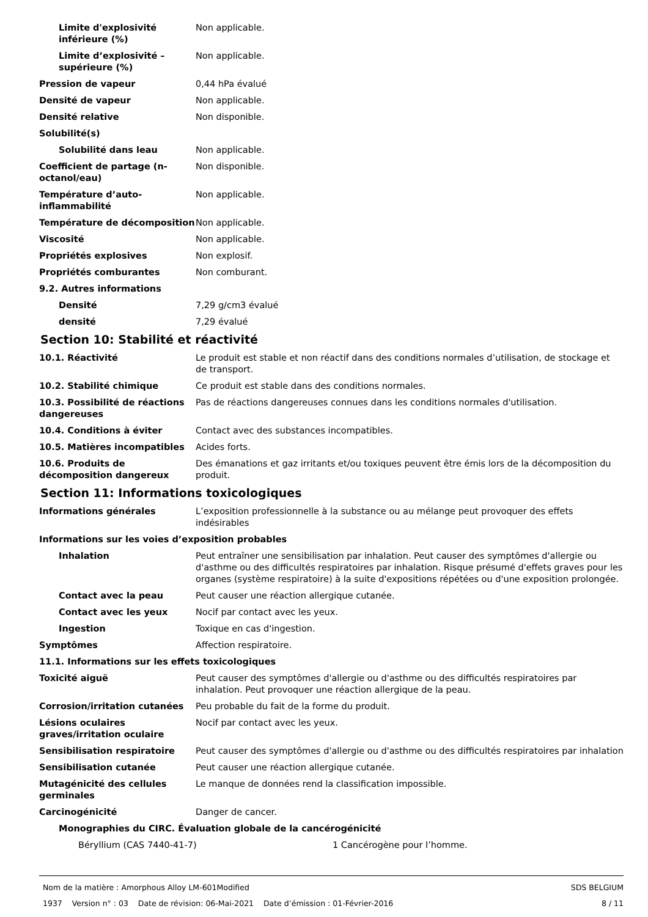Limite d'explosivité inférieure (%)
Non applicable.
Limite d’explosivité – supérieure (%)
Non applicable.
Pression de vapeur 0,44 hPa évalué
Densité de vapeur Non applicable.
Densité relative Non disponible.
Solubilité(s)
Solubilité dans leau Non applicable.
Coefficient de partage (n-octanol/eau)
Non disponible.
Température d’auto-inflammabilité
Non applicable.
Température de décomposition Non applicable.
Viscosité Non applicable.
Propriétés explosives Non explosif.
Propriétés comburantes Non comburant.
9.2. Autres informations
Densité 7,29 g/cm3 évalué
densité 7,29 évalué
Section 10: Stabilité et réactivité
10.1. Réactivité Le produit est stable et non réactif dans des conditions normales d’utilisation, de stockage et de transport.
10.2. Stabilité chimique Ce produit est stable dans des conditions normales.
10.3. Possibilité de réactions dangereuses
Pas de réactions dangereuses connues dans les conditions normales d'utilisation.
10.4. Conditions à éviter Contact avec des substances incompatibles.
10.5. Matières incompatibles Acides forts.
10.6. Produits de décomposition dangereux
Des émanations et gaz irritants et/ou toxiques peuvent être émis lors de la décomposition du produit.
Section 11: Informations toxicologiques
Informations générales L’exposition professionnelle à la substance ou au mélange peut provoquer des effets indésirables
Informations sur les voies d’exposition probables
Inhalation Peut entraîner une sensibilisation par inhalation. Peut causer des symptômes d'allergie ou d'asthme ou des difficultés respiratoires par inhalation. Risque présumé d'effets graves pour les organes (système respiratoire) à la suite d'expositions répétées ou d'une exposition prolongée.
Contact avec la peau Peut causer une réaction allergique cutanée.
Contact avec les yeux Nocif par contact avec les yeux.
Ingestion Toxique en cas d'ingestion.
Symptômes Affection respiratoire.
11.1. Informations sur les effets toxicologiques
Toxicité aiguë Peut causer des symptômes d'allergie ou d'asthme ou des difficultés respiratoires par inhalation. Peut provoquer une réaction allergique de la peau.
Corrosion/irritation cutanées Peu probable du fait de la forme du produit.
Lésions oculaires graves/irritation oculaire
Nocif par contact avec les yeux.
Sensibilisation respiratoire Peut causer des symptômes d'allergie ou d'asthme ou des difficultés respiratoires par inhalation
Sensibilisation cutanée Peut causer une réaction allergique cutanée.
Mutagénicité des cellules germinales
Le manque de données rend la classification impossible.
Carcinogénicité Danger de cancer.
Monographies du CIRC. Évaluation globale de la cancérogénicité
Béryllium (CAS 7440-41-7) 1 Cancérogène pour l’homme.
Nom de la matière : Amorphous Alloy LM-601Modified
1937 Version n° : 03 Date de révision: 06-Mai-2021 Date d’émission : 01-Février-2016
SDS BELGIUM
8 / 11